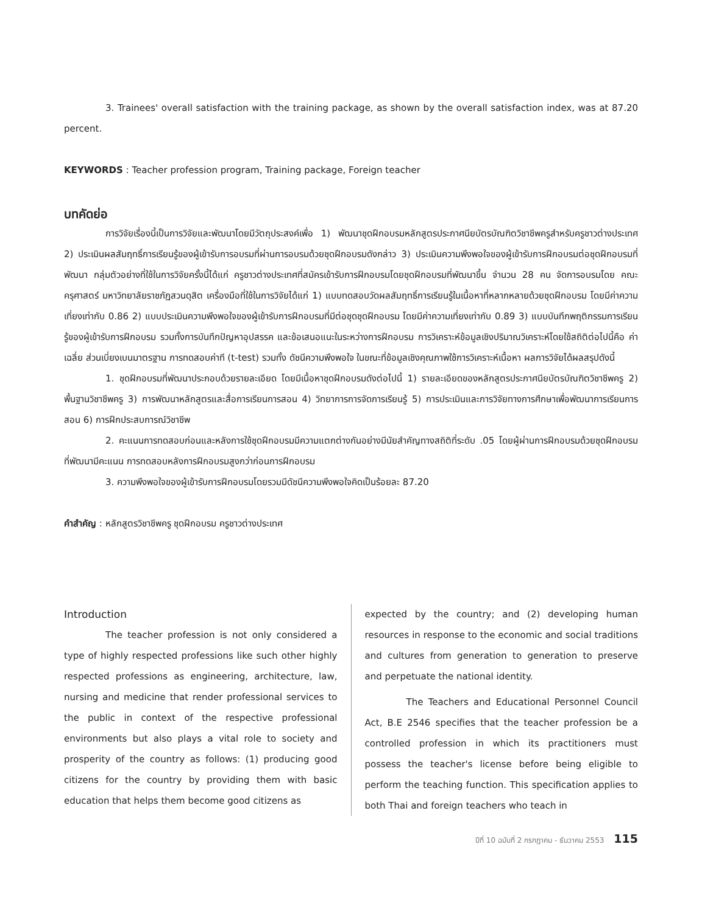3. Trainees' overall satisfaction with the training package, as shown by the overall satisfaction index, was at 87.20 percent.
KEYWORDS : Teacher profession program, Training package, Foreign teacher
บทคัดย่อ
การวิจัยเรื่องนี้เป็นการวิจัยและพัฒนาโดยมีวัตถุประสงค์เพื่อ 1) พัฒนาชุดฝึกอบรมหลักสูตรประกาศนียบัตรบัณฑิตวิชาชีพครูสำหรับครูชาวต่างประเทศ 2) ประเมินผลสัมฤทธิ์การเรียนรู้ของผู้เข้ารับการอบรมที่ผ่านการอบรมด้วยชุดฝึกอบรมดังกล่าว 3) ประเมินความพึงพอใจของผู้เข้ารับการฝึกอบรมต่อชุดฝึกอบรมที่พัฒนา กลุ่มตัวอย่างที่ใช้ในการวิจัยครั้งนี้ได้แก่ ครูชาวต่างประเทศที่สมัครเข้ารับการฝึกอบรมโดยชุดฝึกอบรมที่พัฒนาขึ้น จำนวน 28 คน จัดการอบรมโดย คณะครุศาสตร์ มหาวิทยาลัยราชภัฏสวนดุสิต เครื่องมือที่ใช้ในการวิจัยได้แก่ 1) แบบทดสอบวัดผลสัมฤทธิ์การเรียนรู้ในเนื้อหาที่หลากหลายด้วยชุดฝึกอบรม โดยมีค่าความเที่ยงเท่ากับ 0.86 2) แบบประเมินความพึงพอใจของผู้เข้ารับการฝึกอบรมที่มีต่อชุดชุดฝึกอบรม โดยมีค่าความเที่ยงเท่ากับ 0.89 3) แบบบันทึกพฤติกรรมการเรียนรู้ของผู้เข้ารับการฝึกอบรม รวมทั้งการบันทึกปัญหาอุปสรรค และข้อเสนอแนะในระหว่างการฝึกอบรม การวิเคราะห์ข้อมูลเชิงปริมาณวิเคราะห์โดยใช้สถิติต่อไปนี้คือ ค่าเฉลี่ย ส่วนเบี่ยงเบนมาตรฐาน การทดสอบค่าที (t-test) รวมทั้ง ดัชนีความพึงพอใจ ในขณะที่ข้อมูลเชิงคุณภาพใช้การวิเคราะห์เนื้อหา ผลการวิจัยได้ผลสรุปดังนี้
1. ชุดฝึกอบรมที่พัฒนาประกอบด้วยรายละเอียด โดยมีเนื้อหาชุดฝึกอบรมดังต่อไปนี้ 1) รายละเอียดของหลักสูตรประกาศนียบัตรบัณฑิตวิชาชีพครู 2) พื้นฐานวิชาชีพครู 3) การพัฒนาหลักสูตรและสื่อการเรียนการสอน 4) วิทยาการการจัดการเรียนรู้ 5) การประเมินและการวิจัยทางการศึกษาเพื่อพัฒนาการเรียนการสอน 6) การฝึกประสบการณ์วิชาชีพ
2. คะแนนการทดสอบก่อนและหลังการใช้ชุดฝึกอบรมมีความแตกต่างกันอย่างมีนัยสำคัญทางสถิติที่ระดับ .05 โดยผู้ผ่านการฝึกอบรมด้วยชุดฝึกอบรมที่พัฒนามีคะแนน การทดสอบหลังการฝึกอบรมสูงกว่าก่อนการฝึกอบรม
3. ความพึงพอใจของผู้เข้ารับการฝึกอบรมโดยรวมมีดัชนีความพึงพอใจคิดเป็นร้อยละ 87.20
คำสำคัญ : หลักสูตรวิชาชีพครู ชุดฝึกอบรม ครูชาวต่างประเทศ
Introduction
The teacher profession is not only considered a type of highly respected professions like such other highly respected professions as engineering, architecture, law, nursing and medicine that render professional services to the public in context of the respective professional environments but also plays a vital role to society and prosperity of the country as follows: (1) producing good citizens for the country by providing them with basic education that helps them become good citizens as
expected by the country; and (2) developing human resources in response to the economic and social traditions and cultures from generation to generation to preserve and perpetuate the national identity.
The Teachers and Educational Personnel Council Act, B.E 2546 specifies that the teacher profession be a controlled profession in which its practitioners must possess the teacher's license before being eligible to perform the teaching function. This specification applies to both Thai and foreign teachers who teach in
ปีที่ 10 ฉบับที่ 2 กรกฎาคม - ธันวาคม 2553 115